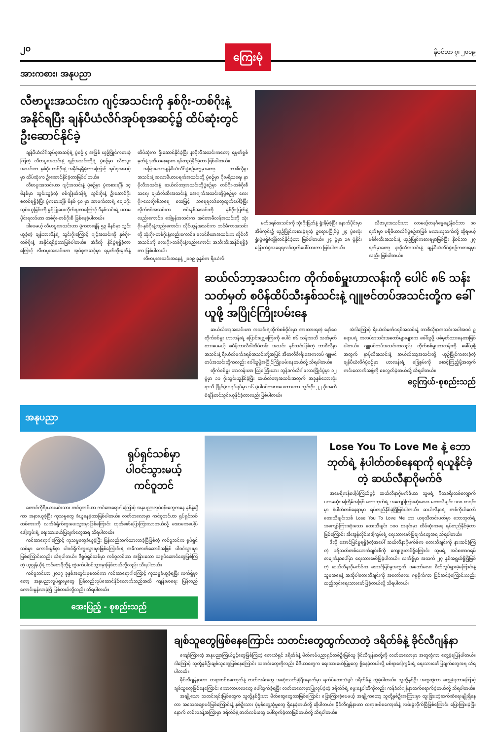၂၀ နိုဝင်ဘာ ၇၊ ၂၀၁၉
ကြေးမုံ
အားကစား၊ အနုပညာ
လီဗာပူးအသင်းက ဂျင့်အသင်းကို နှစ်ဂိုး-တစ်ဂိုးနဲ့ အနိုင်ရပြီး ချန်ပီယံလိဂ်အုပ်စုအဆင့်၌ ထိပ်ဆုံးတွင် ဦးဆောင်နိုင်ခဲ့
ချန်ပီယံလိဂ်အုပ်စုအဆင့်ရဲ့ ပွဲစဉ် ၄ အဖြစ် ယှဉ်ပြိုင်ကစားခဲ့ကြတဲ့ လီဗာပူးအသင်းနဲ့ ဂျင့်အသင်းတို့ရဲ့ ပွဲစဉ်မှာ လီဗာပူးအသင်းက နှစ်ဂိုး-တစ်ဂိုးနဲ့ အနိုင်ရရှိခဲ့တာကြောင့် အုပ်စုအဆင့်မှာ ထိပ်ဆုံးက ဦးဆောင်နိုင်ခဲ့တာဖြစ်ပါတယ်။
လီဗာပူးအသင်းဟာ ဂျင့်အသင်းနဲ့ ပွဲစဉ်မှာ ပွဲကစားချိန် ၁၄ မိနစ်မှာ သွင်းယူခဲ့တဲ့ ဝစ်ဂျိနယ်ဒန်ရဲ့ သွင်းဂိုးနဲ့ ဦးဆောင်ဂိုး စတင်ရရှိခဲ့ပြီး ပွဲကစားချိန် မိနစ် ၄၀ မှာ ဆာမက်တာရဲ့ ချေပဂိုး သွင်းယူခြင်းကို ခွင့်ပြုပေးလိုက်ရတာကြောင့် ဒီနစ်သင်းရဲ့ ပထမပိုင်းရလဒ်ဟာ တစ်ဂိုး-တစ်ဂိုးစီ ဖြစ်နေခဲ့ပါတယ်။
ဒါပေမယ့် လီဗာပူးအသင်းဟာ ပွဲကစားချိန် ၅၃ မိနစ်မှာ သွင်းယူခဲ့တဲ့ ချန်ဘာလိန်ရဲ့ သွင်းဂိုးကြောင့် ဂျင့်အသင်းကို နှစ်ဂိုး-တစ်ဂိုးနဲ့ အနိုင်ရရှိခဲ့တာဖြစ်ပါတယ်။ အဲဒီလို နိုင်ပွဲရရှိခဲ့တာကြောင့် လီဗာပူးအသင်းဟာ အုပ်စုအဆင့်မှာ ရမှတ်ကိုးမှတ်နဲ့ ထိပ်ဆုံးက ဦးဆောင်နိုင်ခဲ့ပြီး နာပိုလီအသင်းကတော့ ရမှတ်ရှစ်မှတ်နဲ့ ဒုတိယနေရာက ရပ်တည်နိုင်ခဲ့တာ ဖြစ်ပါတယ်။
အခြားသောချန်ပီယံလိဂ်ပွဲစဉ်တွေမှာတော့ ဘာစီလိုနာအသင်းနဲ့ ဆလာဗီယာပရက်အသင်းတို့ ပွဲစဉ်မှာ ဂိုးမရှိသရေ၊ နာပိုလီအသင်းနဲ့ ဆယ်လ်ဘာ့အသင်းတို့ပွဲစဉ်မှာ တစ်ဂိုး-တစ်ဂိုးစီသရေ၊ ချယ်လ်ဆီးအသင်းနဲ့ အေဂျက်အသင်းတို့ပွဲစဉ်မှာ လေးဂိုး-လေးဂိုးစီသရေ စသဖြင့် သရေရလဒ်တွေထွက်ပေါ်ခဲ့ပြီး လိုက်ဇစ်အသင်းက ဇင်းနစ်အသင်းကို နှစ်ဂိုး-ပြတ်နဲ့လည်းကောင်း၊ ဒေါ့မွန်အသင်းက အင်တာမီလန်အသင်းကို သုံးဂိုး-နှစ်ဂိုးနဲ့လည်းကောင်း၊ လိုင်ယွန်အသင်းက ဘင်ဖီကာအသင်းကို သုံးဂိုး-တစ်ဂိုးနဲ့လည်းကောင်း၊ ဗလင်စီယာအသင်းက လိုင်လီအသင်းကို လေးဂိုး-တစ်ဂိုးနဲ့လည်းကောင်း အသီးသီးအနိုင်ရရှိခဲ့တာ ဖြစ်ပါတယ်။
လီဗာပူးအသင်းအနေနဲ့ ၂၀၁၉ ခုနှစ်က ရီးယဲလ်
မက်ဒရစ်အသင်းကို သုံးဂိုးပြတ်နဲ့ ရှုံးနိမ့်ခဲ့ပြီး နောက်ပိုင်းမှာ အိမ်ကွင်း၌ ယှဉ်ပြိုင်ကစားခဲ့ရတဲ့ ဥရောပပြိုင်ပွဲ ၂၄ ပွဲစလုံး ရှုံးပွဲမရှိစံချိန်တင်နိုင်ခဲ့တာ ဖြစ်ပါတယ်။ ၂၄ ပွဲမှာ ၁၈ ပွဲနိုင်၊ ခြောက်ပွဲသရေရလဒ်ထွက်ပေါ်ထားတာ ဖြစ်ပါတယ်။
လီဗာပူးအသင်းဟာ လာမယ့်တနင်္ဂနွေနေ့(နိုဝင်ဘာ ၁၀ ရက်)မှာ ပရီမီယာလိဂ်ပွဲစဉ်အဖြစ် ဖလားလုဘက်လို့ ဆိုရမယ့် မန်စီးတီးအသင်းနဲ့ ယှဉ်ပြိုင်ကစားရမှာဖြစ်ပြီး နိုဝင်ဘာ ၂၇ ရက်မှာတော့ နာပိုလီအသင်းနဲ့ ချန်ပီယံလိဂ်ပွဲစဉ်ကစားရမှာလည်း ဖြစ်ပါတယ်။
ဆယ်လ်ဘာ့အသင်းက တိုက်စစ်မှူးဟာလန်းကို ပေါင် ၈၆ သန်းသတ်မှတ် စပိန်ထိပ်သီးနှစ်သင်းနဲ့ ဂျူဗင်တပ်အသင်းတို့က ခေါ်ယူဖို့ အပြိုင်ကြိုးပမ်းနေ
ဆယ်လ်ဘာ့အသင်းဟာ အသင်းရဲ့တိုက်စစ်ပိုင်းမှာ အားထားရတဲ့ နော်ဝေတိုက်စစ်မှူး ဟာလန်းရဲ့ ပြောင်းရွှေ့ကြေးကို ပေါင် ၈၆ သန်းအထိ သတ်မှတ်ထားပေမယ့် စပိန်လာလီဂါထိပ်တန်း အသင်း နှစ်သင်းဖြစ်တဲ့ ဘာစီလိုနာအသင်းနဲ့ ရီးယဲလ်မက်ဒရစ်အသင်းတို့အပြင် အီတလီစီးရီးအေကလပ် ဂျူဗင်တပ်အသင်းတို့ကလည်း ခေါ်ယူဖို့အပြိုင်ကြိုးပမ်းနေတယ်လို့ သိရပါတယ်။
တိုက်စစ်မှူး ဟာလန်းဟာ ဩစတြီးယား ဘွန်ဒက်လီဂါဖလားပြိုင်ပွဲမှာ ၁၂ ပွဲမှာ ၁၁ ဂိုးသွင်းယူနိုင်ခဲ့ပြီး ဆယ်လ်ဘာ့အသင်းအတွက် အခုနှစ်ဘောလုံးရာသီ ပြိုင်ပွဲအရပ်ရပ်မှာ ၁၆ ပွဲပါဝင်ကစားပေးထားကာ သွင်းဂိုး ၂၂ ဂိုးအထိ စံချိန်တင်သွင်းယူနိုင်ခဲ့တာလည်းဖြစ်ပါတယ်။
အဲဒါကြောင့် ရီးယဲလ်မက်ဒရစ်အသင်းနဲ့ ဘာစီလိုနာအသင်းအပါအဝင် ဥရောပရဲ့ ကလပ်အသင်းအတော်များများက ခေါ်ယူဖို့ ပစ်မှတ်ထားနေတာဖြစ်ပါတယ်။ ဂျူဗင်တပ်အသင်းကလည်း တိုက်စစ်မှူးဟာလန်းကို ခေါ်ယူဖို့အတွက် နာပိုလီအသင်းနဲ့ ဆယ်လ်ဘာ့အသင်းတို့ ယှဉ်ပြိုင်ကစားခဲ့တဲ့ ချန်ပီယံလိဂ်ပွဲစဉ်မှာ ဟာလန်းရဲ့ ခြေစွမ်းကို စောင့်ကြည့်ဖို့အတွက် ကင်းထောက်အဖွဲ့ကို စေလွှတ်ခဲ့တယ်လို့ သိရပါတယ်။
ငွေကြယ်-စုစည်းသည်
အနုပညာ
ရုပ်ရှင်သစ်မှာ
ပါဝင်သွားမယ့်
ကင်ဝူဘင်
တောင်ကိုရီးယားမင်းသား ကင်ဝူဘင်ဟာ ကင်ဆာရောဂါကြောင့် အနုပညာလုပ်ငန်းတွေကနေ နှစ်နဲ့ချီကာ အနားယူခဲ့ပြီး ကုသမှုတွေ ခံယူနေခဲ့တာဖြစ်ပါတယ်။ လတ်တလောမှာ ကင်ဝူဘင်ဟာ ရုပ်ရှင်သစ်တစ်ကားကို လက်ခံရိုက်ကူးပေးသွားမှာဖြစ်ကြောင်း ထုတ်ဖော်ပြောကြားလာတယ်လို့ အောကေပေါ့ပ်ဒေါ့ကွမ်းရဲ့ ရေးသားဖော်ပြချက်တွေအရ သိရပါတယ်။
ကင်ဆာရောဂါကြောင့် ကုသမှုတွေခံယူခဲ့ပြီး ပြန်လည်သက်သာလာခဲ့ပြီဖြစ်တဲ့ ကင်ဝူဘင်က ရုပ်ရှင်သစ်မှာ ကောင်းမွန်စွာ ပါဝင်ရိုက်ကူးသွားမှာဖြစ်ကြောင်းနဲ့ အဓိကဇာတ်ဆောင်အဖြစ် ပါဝင်သွားမှာဖြစ်ကြောင်းလည်း သိရပါတယ်။ ဒီရုပ်ရှင်သစ်မှာ ကင်ဝူဘင်ဟာ အခြားသော သရုပ်ဆောင်တွေဖြစ်ကြတဲ့ ယူဂျွန်ယိုနဲ့ ကင်တေရီတို့နဲ့ တွဲဖက်ပါဝင်သွားမှာဖြစ်တယ်လို့လည်း သိရပါတယ်။
ကင်ဝူဘင်ဟာ ၂၀၁၇ ခုနှစ်အတွင်းမှစတင်ကာ ကင်ဆာရောဂါကြောင့် ကုသမှုခံယူခဲ့ရပြီး လက်ရှိမှာတော့ အနုပညာလှုပ်ရှားမှုတွေ ပြန်လည်လုပ်ဆောင်နိုင်လောက်သည်အထိ ကျန်းမာရေး ပြန်လည်ကောင်းမွန်လာခဲ့ပြီ ဖြစ်တယ်လို့လည်း သိရပါတယ်။
အေးပြည့် - စုစည်းသည်
Lose You To Love Me နဲ့ ဘောဘုတ်ရဲ့ နံပါတ်တစ်နေရာကို ရယူနိုင်ခဲ့တဲ့ ဆယ်လီနာဂိုမက်ဇ်
အမေရိကန်ပေါ့ပ်ကြယ်ပွင့် ဆယ်လီနာဂိုမက်ဇ်ဟာ သူမရဲ့ ဂီတခရီးတစ်လျှောက် ပထမဆုံးအကြိမ်အဖြစ် ဘောဘုတ်ရဲ့ အကျော်ကြားဆုံးသော တေးသီချင်း ၁၀၀ စာရင်းမှာ နံပါတ်တစ်နေရာမှာ ရပ်တည်နိုင်ခဲ့ပြီဖြစ်ပါတယ်။ ဆယ်လီနာရဲ့ တစ်ကိုယ်တော်တေးသီချင်းသစ် Lose You To Love Me ဟာ ယခုသီတင်းပတ်မှာ ဘောဘုတ်ရဲ့ အကျော်ကြားဆုံးသော တေးသီချင်း ၁၀၀ စာရင်းမှာ ထိပ်ဆုံးကနေ ရပ်တည်နိုင်ခဲ့တာဖြစ်ကြောင်း အီးအွန်လိုင်းဒေါ့ကွမ်းရဲ့ ရေးသားဖော်ပြချက်တွေအရ သိရပါတယ်။
ဒီလို အောင်မြင်မှုရရှိခဲ့တဲ့အပေါ် ဆယ်လီနာဂိုမက်ဇ်က တေးသီချင်းကို နားဆင်ခဲ့ကြတဲ့ ပရိသတ်တစ်ယောက်ချင်းစီကို ကျေးဇူးတင်ရှိကြောင်း သူမရဲ့ အင်စတာဂရမ်စာမျက်နှာပေါ်မှာ ရေးသားဖော်ပြခဲ့ပါတယ်။ လက်ရှိမှာ အသက် ၂၇ နှစ်အရွယ်ရှိပြီဖြစ်တဲ့ ဆယ်လီနာဂိုမက်ဇ်က အောင်မြင်မှုအတွက် အတော်လေး စိတ်လှုပ်ရှားခဲ့ကြောင်းနဲ့ သူမအနေနဲ့ အဆိုပါတေးသီချင်းကို အတော်လေး ဂရုစိုက်ကာ ပြင်ဆင်ခဲ့ကြောင်းလည်း ထည့်သွင်းရေးသားဖော်ပြခဲ့တယ်လို့ သိရပါတယ်။
ချစ်သူတွေဖြစ်နေကြောင်း သတင်းတွေထွက်လာတဲ့ ဒရိတ်ခ်နဲ့ ခိုင်လီဂျန်နာ
ကျော်ကြားတဲ့ အနုပညာကြယ်ပွင့်တွေဖြစ်ကြတဲ့ တေးသံရှင် ဒရိတ်ခ်နဲ့ မိတ်ကပ်ပညာရှင်တစ်ဦးဖြစ်သူ ခိုင်လီဂျန်နာတို့ကို လတ်တလောမှာ အတူတွဲကာ တွေ့ခဲ့ရပြန်ပါတယ်။ ဒါကြောင့် သူတို့နှစ်ဦးချစ်သူတွေဖြစ်နေကြောင်း သတင်းတွေကိုလည်း မီဒီယာတွေက ရေးသားဖော်ပြမှုတွေ ရှိနေခဲ့တယ်လို့ မစ်ရာဒေါ့ကွမ်းရဲ့ ရေးသားဖော်ပြချက်တွေအရ သိရပါတယ်။
ခိုင်လီဂျန်နာဟာ ထရားဗစ်စကော့ထ်နဲ့ ဇာတ်လမ်းတွေ အဆုံးသတ်ခဲ့ပြီးနောက်မှာ ရက်ပ်တေးသံရှင် ဒရိတ်ခ်နဲ့ တွဲခဲ့ပါတယ်။ သူတို့နှစ်ဦး အတူတွဲကာ တွေ့ခဲ့ရတာကြောင့် ချစ်သူတွေဖြစ်နေကြောင်း ကောလာဟလတွေ ပေါ်ထွက်ခဲ့ရပြီး လတ်တလောမှာပြုလုပ်ခဲ့တဲ့ ဒရိတ်ခ်ရဲ့ မွေးနေ့ပါတီကိုလည်း ကန်ဒဲလ်ဂျန်နာတက်ရောက်ခဲ့တယ်လို့ သိရပါတယ်။
အချို့သော သတင်းရင်းမြစ်တွေက သူတို့နှစ်ဦးဟာ မိတ်ဆွေတွေသာဖြစ်ကြောင်း ပြောကြားခဲ့ပေမယ့် အချို့ကတော့ သူတို့နှစ်ဦးအကြားမှာ ထူးခြားတဲ့ဆက်ဆံရေးမျိုးရှိနေတာ အသေအချာပင်ဖြစ်ကြောင်းနဲ့ နှစ်ဦးသား ပုံမှန်တွေ့ဆုံမှုတွေ ရှိနေခဲ့တယ်လို့ ဆိုပါတယ်။ ခိုင်လီဂျန်နာဟာ ထရားဗစ်စကော့ထ်နဲ့ လမ်းခွဲလိုက်ပြီဖြစ်ကြောင်း ပြောကြားခဲ့ပြီးနောက် တစ်လခန့်အကြာမှာ ဒရိတ်ခ်နဲ့ ဇာတ်လမ်းတွေ ပေါ်ထွက်ခဲ့တာဖြစ်တယ်လို့ သိရပါတယ်။